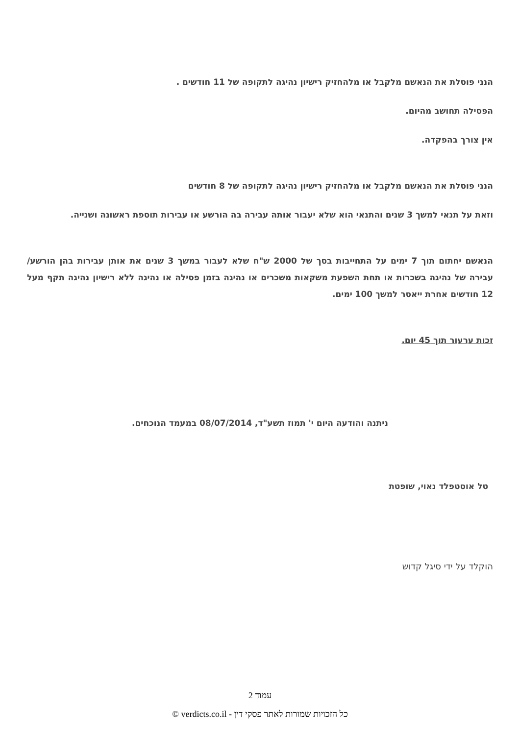הנני פוסלת את הנאשם מלקבל או מלהחזיק רישיון נהיגה לתקופה של 11 חודשים .
הפסילה תחושב מהיום.
אין צורך בהפקדה.
הנני פוסלת את הנאשם מלקבל או מלהחזיק רישיון נהיגה לתקופה של 8 חודשים
וזאת על תנאי למשך 3 שנים והתנאי הוא שלא יעבור אותה עבירה בה הורשע או עבירות תוספת ראשונה ושנייה.
הנאשם יחתום תוך 7 ימים על התחייבות בסך של 2000 ש"ח שלא לעבור במשך 3 שנים את אותן עבירות בהן הורשע/ עבירה של נהיגה בשכרות או תחת השפעת משקאות משכרים או נהיגה בזמן פסילה או נהיגה ללא רישיון נהיגה תקף מעל 12 חודשים אחרת ייאסר למשך 100 ימים.
זכות ערעור תוך 45 יום.
ניתנה והודעה היום י' תמוז תשע"ד, 08/07/2014 במעמד הנוכחים.
טל אוסטפלד נאוי, שופטת
הוקלד על ידי סיגל קדוש
עמוד 2
כל הזכויות שמורות לאתר פסקי דין - verdicts.co.il ©